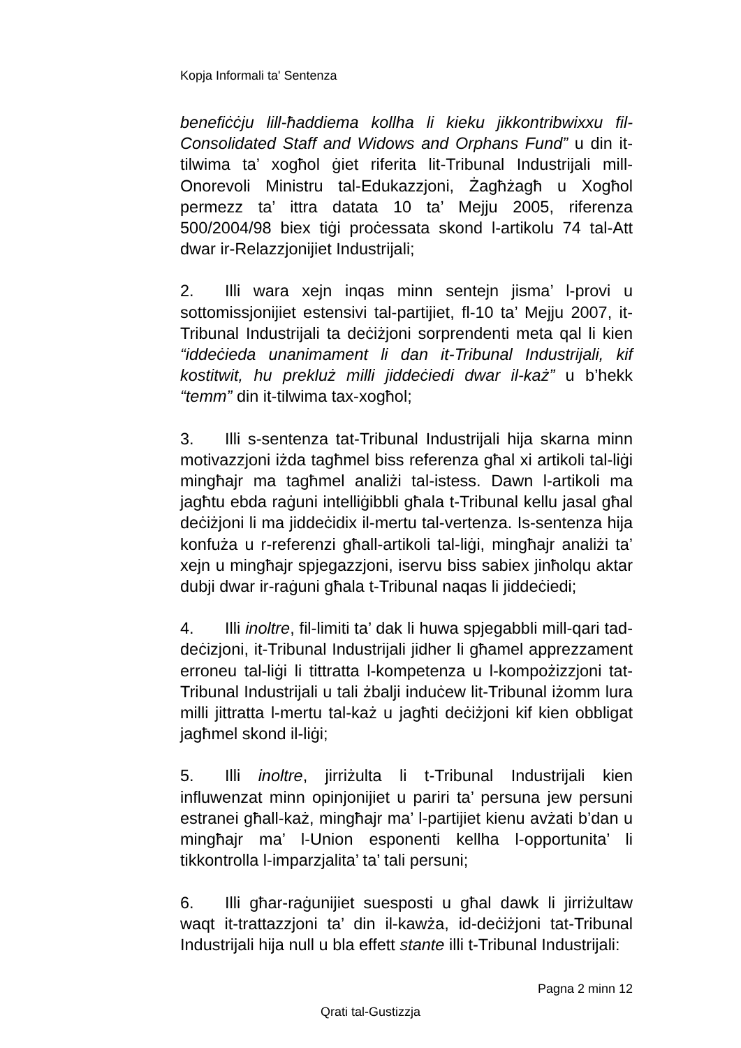Kopja Informali ta' Sentenza
benefiċċju lill-ħaddiema kollha li kieku jikkontribwixxu fil-Consolidated Staff and Widows and Orphans Fund” u din it-tilwima ta’ xogħol ġiet riferita lit-Tribunal Industrijali mill-Onorevoli Ministru tal-Edukazzjoni, Żagħżagħ u Xogħol permezz ta’ ittra datata 10 ta’ Mejju 2005, riferenza 500/2004/98 biex tiġi proċessata skond l-artikolu 74 tal-Att dwar ir-Relazzjonijiet Industrijali;
2. Illi wara xejn inqas minn sentejn jisma’ l-provi u sottomissjonijiet estensivi tal-partijiet, fl-10 ta’ Mejju 2007, it-Tribunal Industrijali ta deċiżjoni sorprendenti meta qal li kien “iddeċieda unanimament li dan it-Tribunal Industrijali, kif kostitwit, hu prekluż milli jiddeċiedi dwar il-każ” u b’hekk “temm” din it-tilwima tax-xogħol;
3. Illi s-sentenza tat-Tribunal Industrijali hija skarna minn motivazzjoni iżda tagħmel biss referenza għal xi artikoli tal-liġi mingħajr ma tagħmel analiżi tal-istess. Dawn l-artikoli ma jagħtu ebda raġuni intelliġibbli għala t-Tribunal kellu jasal għal deċiżjoni li ma jiddeċidix il-mertu tal-vertenza. Is-sentenza hija konfuża u r-referenzi għall-artikoli tal-liġi, mingħajr analiżi ta’ xejn u mingħajr spjegazzjoni, iservu biss sabiex jinħolqu aktar dubji dwar ir-raġuni għala t-Tribunal naqas li jiddeċiedi;
4. Illi inoltre, fil-limiti ta’ dak li huwa spjegabbli mill-qari tad-deċizjoni, it-Tribunal Industrijali jidher li għamel apprezzament erroneu tal-liġi li tittratta l-kompetenza u l-kompożizzjoni tat-Tribunal Industrijali u tali żbalji induċew lit-Tribunal iżomm lura milli jittratta l-mertu tal-każ u jagħti deċiżjoni kif kien obbligat jagħmel skond il-liġi;
5. Illi inoltre, jirriżulta li t-Tribunal Industrijali kien influwenzat minn opinjonijiet u pariri ta’ persuna jew persuni estranei għall-każ, mingħajr ma’ l-partijiet kienu avżati b’dan u mingħajr ma’ l-Union esponenti kellha l-opportunita’ li tikkontrolla l-imparzjalita’ ta’ tali persuni;
6. Illi għar-raġunijiet suesposti u għal dawk li jirriżultaw waqt it-trattazzjoni ta’ din il-kawża, id-deċiżjoni tat-Tribunal Industrijali hija null u bla effett stante illi t-Tribunal Industrijali:
Pagna 2 minn 12
Qrati tal-Gustizzja